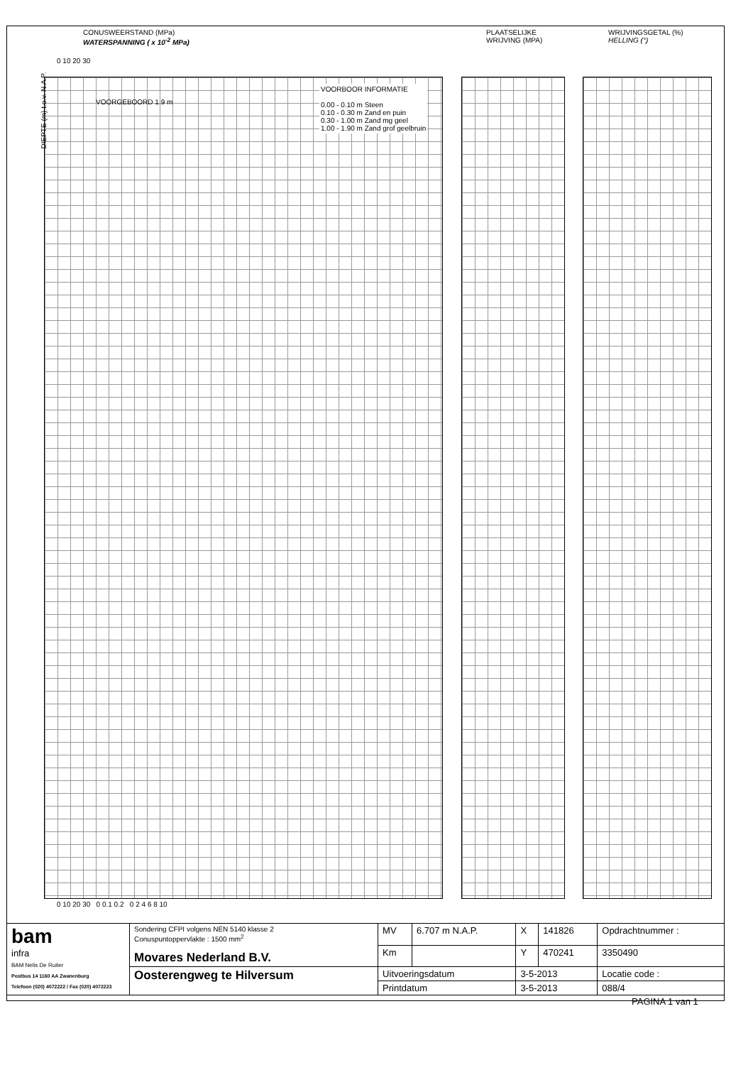CONUSWEERSTAND (MPa)
WATERSPANNING ( x 10<sup>-2</sup> MPa)
PLAATSELIJKE
WRIJVING (MPA)
WRIJVINGSGETAL (%)
HELLING (°)
DIEPTE (m) t.o.v. N.A.P.
VOORGEBOORD 1.9 m
VOORBOOR INFORMATIE
0.00 - 0.10 m Steen
0.10 - 0.30 m Zand en puin
0.30 - 1.00 m Zand mg geel
1.00 - 1.90 m Zand grof geelbruin
0 10 20 30
0 10 20 30 0 0.1 0.2 0 2 4 6 8 10
| bam infra BAM Nelis De Ruiter Postbus 14 1160 AA Zwanenburg Telefoon (020) 4072222 / Fax (020) 4072223 | Sondering CFPI volgens NEN 5140 klasse 2 Conuspuntoppervlakte : 1500 mm<sup>2</sup> Movares Nederland B.V. | MV | 6.707 m N.A.P. | X | 141826 | Opdrachtnummer : |
| | | Km | | Y | 470241 | 3350490 |
| | Oosterengweg te Hilversum | Uitvoeringsdatum | | 3-5-2013 | | Locatie code : |
| | | Printdatum | | 3-5-2013 | | 088/4 |
PAGINA 1 van 1